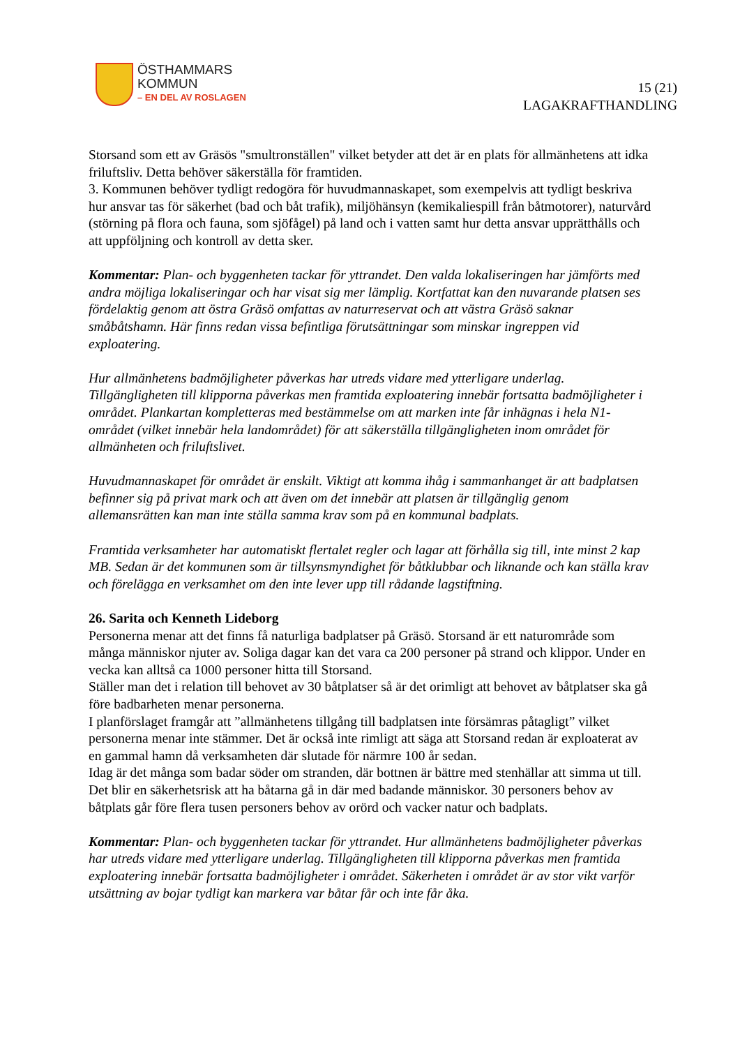ÖSTHAMMARS
KOMMUN
– EN DEL AV ROSLAGEN
15 (21)
LAGAKRAFTHANDLING
Storsand som ett av Gräsös "smultronställen" vilket betyder att det är en plats för allmänhetens att idka friluftsliv. Detta behöver säkerställa för framtiden.
3. Kommunen behöver tydligt redogöra för huvudmannaskapet, som exempelvis att tydligt beskriva hur ansvar tas för säkerhet (bad och båt trafik), miljöhänsyn (kemikaliespill från båtmotorer), naturvård (störning på flora och fauna, som sjöfågel) på land och i vatten samt hur detta ansvar upprätthålls och att uppföljning och kontroll av detta sker.
Kommentar: Plan- och byggenheten tackar för yttrandet. Den valda lokaliseringen har jämförts med andra möjliga lokaliseringar och har visat sig mer lämplig. Kortfattat kan den nuvarande platsen ses fördelaktig genom att östra Gräsö omfattas av naturreservat och att västra Gräsö saknar småbåtshamn. Här finns redan vissa befintliga förutsättningar som minskar ingreppen vid exploatering.
Hur allmänhetens badmöjligheter påverkas har utreds vidare med ytterligare underlag. Tillgängligheten till klipporna påverkas men framtida exploatering innebär fortsatta badmöjligheter i området. Plankartan kompletteras med bestämmelse om att marken inte får inhägnas i hela N1- området (vilket innebär hela landområdet) för att säkerställa tillgängligheten inom området för allmänheten och friluftslivet.
Huvudmannaskapet för området är enskilt. Viktigt att komma ihåg i sammanhanget är att badplatsen befinner sig på privat mark och att även om det innebär att platsen är tillgänglig genom allemansrätten kan man inte ställa samma krav som på en kommunal badplats.
Framtida verksamheter har automatiskt flertalet regler och lagar att förhålla sig till, inte minst 2 kap MB. Sedan är det kommunen som är tillsynsmyndighet för båtklubbar och liknande och kan ställa krav och förelägga en verksamhet om den inte lever upp till rådande lagstiftning.
26. Sarita och Kenneth Lideborg
Personerna menar att det finns få naturliga badplatser på Gräsö. Storsand är ett naturområde som många människor njuter av. Soliga dagar kan det vara ca 200 personer på strand och klippor. Under en vecka kan alltså ca 1000 personer hitta till Storsand.
Ställer man det i relation till behovet av 30 båtplatser så är det orimligt att behovet av båtplatser ska gå före badbarheten menar personerna.
I planförslaget framgår att ”allmänhetens tillgång till badplatsen inte försämras påtagligt” vilket personerna menar inte stämmer. Det är också inte rimligt att säga att Storsand redan är exploaterat av en gammal hamn då verksamheten där slutade för närmre 100 år sedan.
Idag är det många som badar söder om stranden, där bottnen är bättre med stenhällar att simma ut till. Det blir en säkerhetsrisk att ha båtarna gå in där med badande människor. 30 personers behov av båtplats går före flera tusen personers behov av orörd och vacker natur och badplats.
Kommentar: Plan- och byggenheten tackar för yttrandet. Hur allmänhetens badmöjligheter påverkas har utreds vidare med ytterligare underlag. Tillgängligheten till klipporna påverkas men framtida exploatering innebär fortsatta badmöjligheter i området. Säkerheten i området är av stor vikt varför utsättning av bojar tydligt kan markera var båtar får och inte får åka.